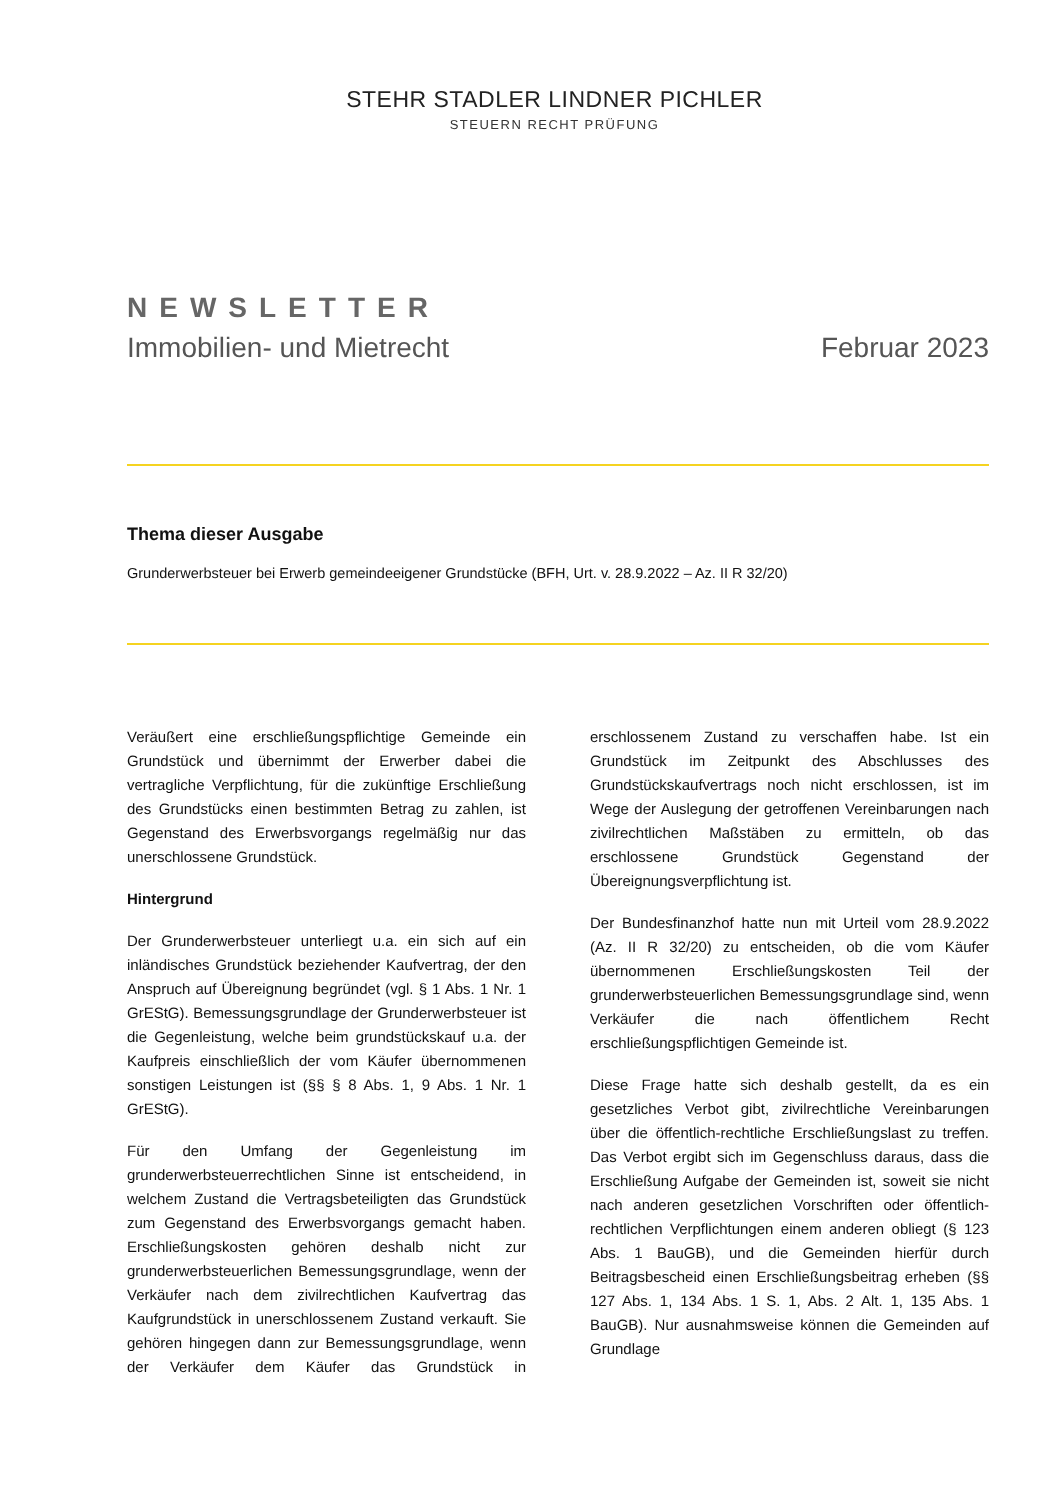STEHR STADLER LINDNER PICHLER
STEUERN RECHT PRÜFUNG
NEWSLETTER
Immobilien- und Mietrecht Februar 2023
Thema dieser Ausgabe
Grunderwerbsteuer bei Erwerb gemeindeeigener Grundstücke (BFH, Urt. v. 28.9.2022 – Az. II R 32/20)
Veräußert eine erschließungspflichtige Gemeinde ein Grundstück und übernimmt der Erwerber dabei die vertragliche Verpflichtung, für die zukünftige Erschließung des Grundstücks einen bestimmten Betrag zu zahlen, ist Gegenstand des Erwerbsvorgangs regelmäßig nur das unerschlossene Grundstück.
Hintergrund
Der Grunderwerbsteuer unterliegt u.a. ein sich auf ein inländisches Grundstück beziehender Kaufvertrag, der den Anspruch auf Übereignung begründet (vgl. § 1 Abs. 1 Nr. 1 GrEStG). Bemessungsgrundlage der Grunderwerbsteuer ist die Gegenleistung, welche beim grundstückskauf u.a. der Kaufpreis einschließlich der vom Käufer übernommenen sonstigen Leistungen ist (§§ § 8 Abs. 1, 9 Abs. 1 Nr. 1 GrEStG).
Für den Umfang der Gegenleistung im grunderwerbsteuerrechtlichen Sinne ist entscheidend, in welchem Zustand die Vertragsbeteiligten das Grundstück zum Gegenstand des Erwerbsvorgangs gemacht haben. Erschließungskosten gehören deshalb nicht zur grunderwerbsteuerlichen Bemessungsgrundlage, wenn der Verkäufer nach dem zivilrechtlichen Kaufvertrag das Kaufgrundstück in unerschlossenem Zustand verkauft. Sie gehören hingegen dann zur Bemessungsgrundlage, wenn der Verkäufer dem Käufer das Grundstück in erschlossenem Zustand zu verschaffen habe. Ist ein Grundstück im Zeitpunkt des Abschlusses des Grundstückskaufvertrags noch nicht erschlossen, ist im Wege der Auslegung der getroffenen Vereinbarungen nach zivilrechtlichen Maßstäben zu ermitteln, ob das erschlossene Grundstück Gegenstand der Übereignungsverpflichtung ist.
Der Bundesfinanzhof hatte nun mit Urteil vom 28.9.2022 (Az. II R 32/20) zu entscheiden, ob die vom Käufer übernommenen Erschließungskosten Teil der grunderwerbsteuerlichen Bemessungsgrundlage sind, wenn Verkäufer die nach öffentlichem Recht erschließungspflichtigen Gemeinde ist.
Diese Frage hatte sich deshalb gestellt, da es ein gesetzliches Verbot gibt, zivilrechtliche Vereinbarungen über die öffentlich-rechtliche Erschließungslast zu treffen. Das Verbot ergibt sich im Gegenschluss daraus, dass die Erschließung Aufgabe der Gemeinden ist, soweit sie nicht nach anderen gesetzlichen Vorschriften oder öffentlich-rechtlichen Verpflichtungen einem anderen obliegt (§ 123 Abs. 1 BauGB), und die Gemeinden hierfür durch Beitragsbescheid einen Erschließungsbeitrag erheben (§§ 127 Abs. 1, 134 Abs. 1 S. 1, Abs. 2 Alt. 1, 135 Abs. 1 BauGB). Nur ausnahmsweise können die Gemeinden auf Grundlage